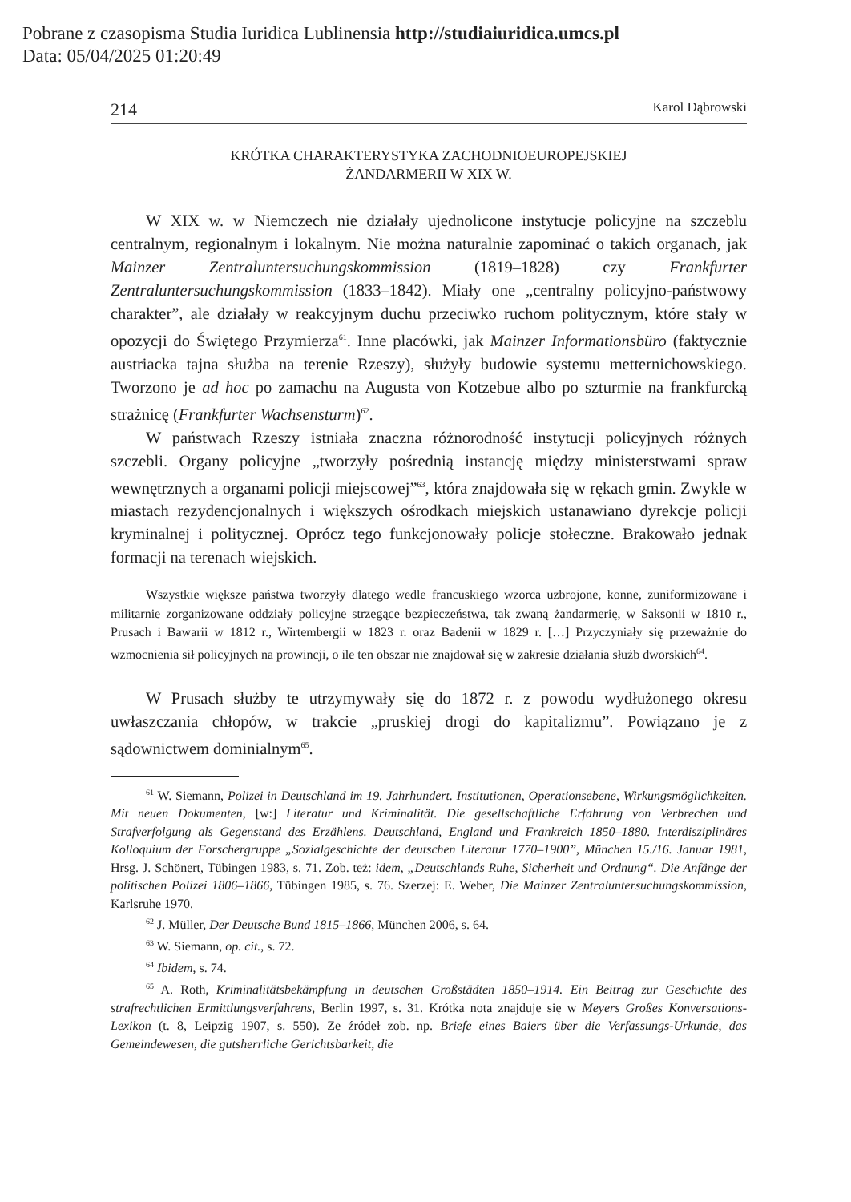Pobrane z czasopisma Studia Iuridica Lublinensia http://studiaiuridica.umcs.pl
Data: 05/04/2025 01:20:49
214 Karol Dąbrowski
KRÓTKA CHARAKTERYSTYKA ZACHODNIOEUROPEJSKIEJ
ŻANDARMERII W XIX W.
W XIX w. w Niemczech nie działały ujednolicone instytucje policyjne na szczeblu centralnym, regionalnym i lokalnym. Nie można naturalnie zapominać o takich organach, jak Mainzer Zentraluntersuchungskommission (1819–1828) czy Frankfurter Zentraluntersuchungskommission (1833–1842). Miały one „centralny policyjno-państwowy charakter”, ale działały w reakcyjnym duchu przeciwko ruchom politycznym, które stały w opozycji do Świętego Przymierza<sup>61</sup>. Inne placówki, jak Mainzer Informationsbüro (faktycznie austriacka tajna służba na terenie Rzeszy), służyły budowie systemu metternichowskiego. Tworzono je ad hoc po zamachu na Augusta von Kotzebue albo po szturmie na frankfurcką strażnicę (Frankfurter Wachsensturm)<sup>62</sup>.
W państwach Rzeszy istniała znaczna różnorodność instytucji policyjnych różnych szczebli. Organy policyjne „tworzyły pośrednią instancję między ministerstwami spraw wewnętrznych a organami policji miejscowej”<sup>63</sup>, która znajdowała się w rękach gmin. Zwykle w miastach rezydencjonalnych i większych ośrodkach miejskich ustanawiano dyrekcje policji kryminalnej i politycznej. Oprócz tego funkcjonowały policje stołeczne. Brakowało jednak formacji na terenach wiejskich.
Wszystkie większe państwa tworzyły dlatego wedle francuskiego wzorca uzbrojone, konne, zuniformizowane i militarnie zorganizowane oddziały policyjne strzegące bezpieczeństwa, tak zwaną żandarmerię, w Saksonii w 1810 r., Prusach i Bawarii w 1812 r., Wirtembergii w 1823 r. oraz Badenii w 1829 r. […] Przyczyniały się przeważnie do wzmocnienia sił policyjnych na prowincji, o ile ten obszar nie znajdował się w zakresie działania służb dworskich<sup>64</sup>.
W Prusach służby te utrzymywały się do 1872 r. z powodu wydłużonego okresu uwłaszczania chłopów, w trakcie „pruskiej drogi do kapitalizmu”. Powiązano je z sądownictwem dominialnym<sup>65</sup>.
<sup>61</sup> W. Siemann, Polizei in Deutschland im 19. Jahrhundert. Institutionen, Operationsebene, Wirkungsmöglichkeiten. Mit neuen Dokumenten, [w:] Literatur und Kriminalität. Die gesellschaftliche Erfahrung von Verbrechen und Strafverfolgung als Gegenstand des Erzählens. Deutschland, England und Frankreich 1850–1880. Interdisziplinäres Kolloquium der Forschergruppe „Sozialgeschichte der deutschen Literatur 1770–1900”, München 15./16. Januar 1981, Hrsg. J. Schönert, Tübingen 1983, s. 71. Zob. też: idem, „Deutschlands Ruhe, Sicherheit und Ordnung“. Die Anfänge der politischen Polizei 1806–1866, Tübingen 1985, s. 76. Szerzej: E. Weber, Die Mainzer Zentraluntersuchungskommission, Karlsruhe 1970.
<sup>62</sup> J. Müller, Der Deutsche Bund 1815–1866, München 2006, s. 64.
<sup>63</sup> W. Siemann, op. cit., s. 72.
<sup>64</sup> Ibidem, s. 74.
<sup>65</sup> A. Roth, Kriminalitätsbekämpfung in deutschen Großstädten 1850–1914. Ein Beitrag zur Geschichte des strafrechtlichen Ermittlungsverfahrens, Berlin 1997, s. 31. Krótka nota znajduje się w Meyers Großes Konversations-Lexikon (t. 8, Leipzig 1907, s. 550). Ze źródeł zob. np. Briefe eines Baiers über die Verfassungs-Urkunde, das Gemeindewesen, die gutsherrliche Gerichtsbarkeit, die